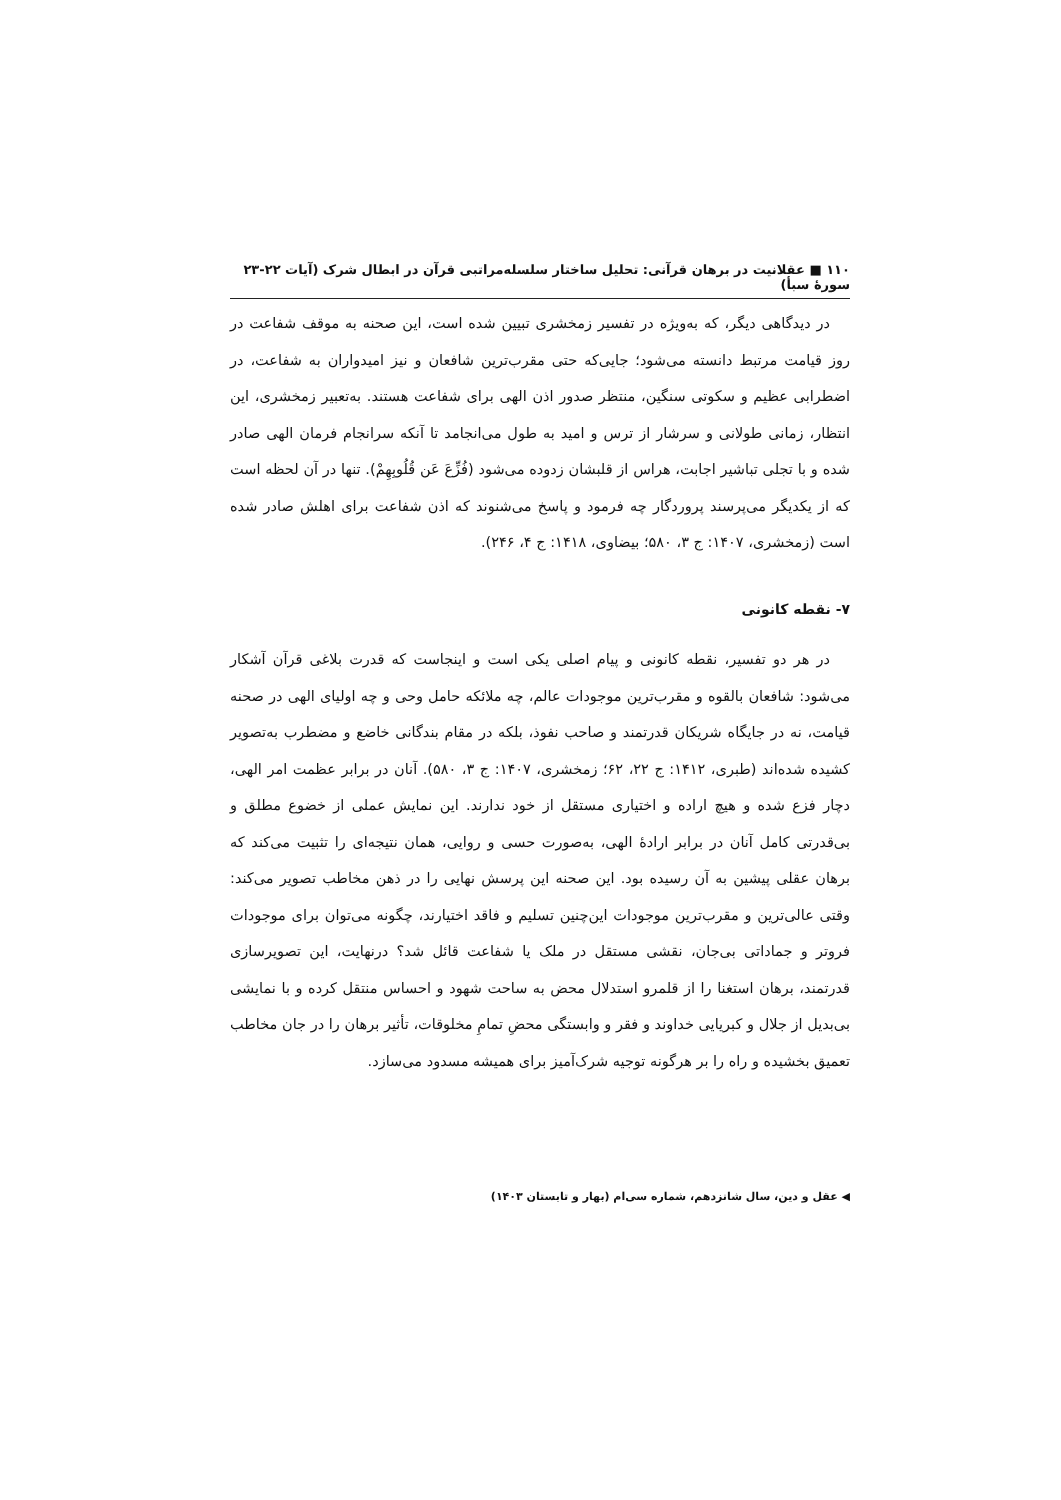۱۱۰ ■ عقلانیت در برهان قرآنی: تحلیل ساختار سلسله‌مراتبی قرآن در ابطال شرک (آیات ۲۲-۲۳ سورهٔ سبأ)
در دیدگاهی دیگر، که به‌ویژه در تفسیر زمخشری تبیین شده است، این صحنه به موقف شفاعت در روز قیامت مرتبط دانسته می‌شود؛ جایی‌که حتی مقرب‌ترین شافعان و نیز امیدواران به شفاعت، در اضطرابی عظیم و سکوتی سنگین، منتظر صدور اذن الهی برای شفاعت هستند. به‌تعبیر زمخشری، این انتظار، زمانی طولانی و سرشار از ترس و امید به طول می‌انجامد تا آنکه سرانجام فرمان الهی صادر شده و با تجلی تباشیر اجابت، هراس از قلبشان زدوده می‌شود (فُزِّعَ عَن قُلُوبِهِمْ). تنها در آن لحظه است که از یکدیگر می‌پرسند پروردگار چه فرمود و پاسخ می‌شنوند که اذن شفاعت برای اهلش صادر شده است (زمخشری، ۱۴۰۷: ج ۳، ۵۸۰؛ بیضاوی، ۱۴۱۸: ج ۴، ۲۴۶).
۷- نقطه کانونی
در هر دو تفسیر، نقطه کانونی و پیام اصلی یکی است و اینجاست که قدرت بلاغی قرآن آشکار می‌شود: شافعان بالقوه و مقرب‌ترین موجودات عالم، چه ملائکه حامل وحی و چه اولیای الهی در صحنه قیامت، نه در جایگاه شریکان قدرتمند و صاحب نفوذ، بلکه در مقام بندگانی خاضع و مضطرب به‌تصویر کشیده شده‌اند (طبری، ۱۴۱۲: ج ۲۲، ۶۲؛ زمخشری، ۱۴۰۷: ج ۳، ۵۸۰). آنان در برابر عظمت امر الهی، دچار فزع شده و هیچ اراده و اختیاری مستقل از خود ندارند. این نمایش عملی از خضوع مطلق و بی‌قدرتی کامل آنان در برابر ارادهٔ الهی، به‌صورت حسی و روایی، همان نتیجه‌ای را تثبیت می‌کند که برهان عقلی پیشین به آن رسیده بود. این صحنه این پرسش نهایی را در ذهن مخاطب تصویر می‌کند: وقتی عالی‌ترین و مقرب‌ترین موجودات این‌چنین تسلیم و فاقد اختیارند، چگونه می‌توان برای موجودات فروتر و جماداتی بی‌جان، نقشی مستقل در ملک یا شفاعت قائل شد؟ درنهایت، این تصویرسازی قدرتمند، برهان استغنا را از قلمرو استدلال محض به ساحت شهود و احساس منتقل کرده و با نمایشی بی‌بدیل از جلال و کبریایی خداوند و فقر و وابستگی محضِ تمامِ مخلوقات، تأثیر برهان را در جان مخاطب تعمیق بخشیده و راه را بر هرگونه توجیه شرک‌آمیز برای همیشه مسدود می‌سازد.
◀ عقل و دین، سال شانزدهم، شماره سی‌ام (بهار و تابستان ۱۴۰۳)